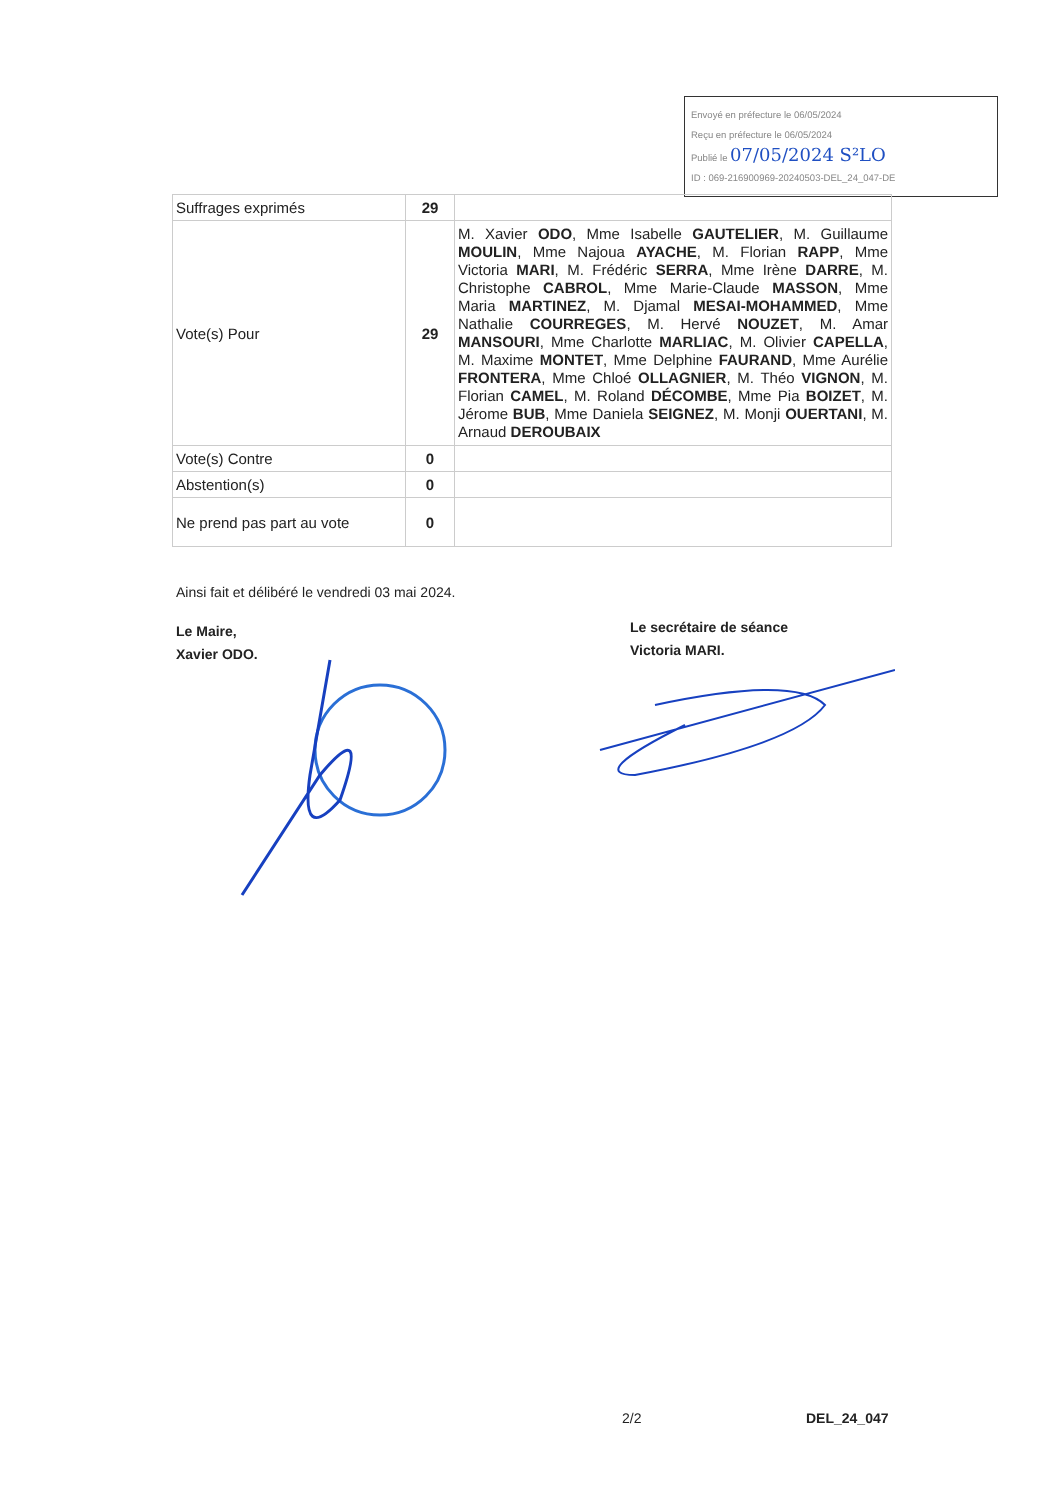Envoyé en préfecture le 06/05/2024
Reçu en préfecture le 06/05/2024
Publié le 07/05/2024 S²LO
ID : 069-216900969-20240503-DEL_24_047-DE
| Suffrages exprimés | 29 | |
| Vote(s) Pour | 29 | M. Xavier ODO , Mme Isabelle GAUTELIER , M. Guillaume MOULIN , Mme Najoua AYACHE , M. Florian RAPP , Mme Victoria MARI , M. Frédéric SERRA , Mme Irène DARRE , M. Christophe CABROL , Mme Marie-Claude MASSON , Mme Maria MARTINEZ , M. Djamal MESAI-MOHAMMED , Mme Nathalie COURREGES , M. Hervé NOUZET , M. Amar MANSOURI , Mme Charlotte MARLIAC , M. Olivier CAPELLA , M. Maxime MONTET , Mme Delphine FAURAND , Mme Aurélie FRONTERA , Mme Chloé OLLAGNIER , M. Théo VIGNON , M. Florian CAMEL , M. Roland DÉCOMBE , Mme Pia BOIZET , M. Jérome BUB , Mme Daniela SEIGNEZ , M. Monji OUERTANI , M. Arnaud DEROUBAIX |
| Vote(s) Contre | 0 | |
| Abstention(s) | 0 | |
| Ne prend pas part au vote | 0 | |
Ainsi fait et délibéré le vendredi 03 mai 2024.
Le Maire,
Xavier ODO.
Le secrétaire de séance
Victoria MARI.
2/2 DEL_24_047